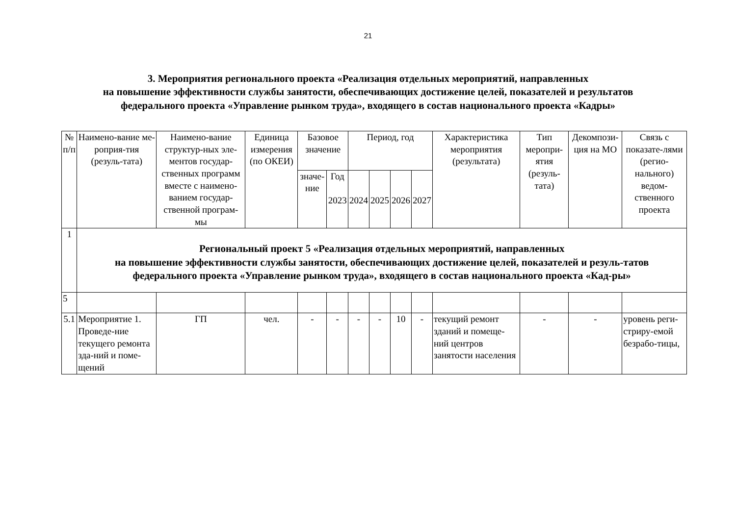21
3. Мероприятия регионального проекта «Реализация отдельных мероприятий, направленных
на повышение эффективности службы занятости, обеспечивающих достижение целей, показателей и результатов
федерального проекта «Управление рынком труда», входящего в состав национального проекта «Кадры»
| № п/п | Наимено-вание ме-роприя-тия (резуль-тата) | Наимено-вание структур-ных эле-ментов государ-ственных программ вместе с наимено-ванием государ-ственной програм-мы | Единица измерения (по ОКЕИ) | Базовое значение | | Период, год | | | | Характеристика мероприятия (результата) | Тип меропри-ятия (резуль-тата) | Декомпози-ция на МО | Связь с показате-лями (регио-нального) ведом-ственного проекта |
| --- | --- | --- | --- | --- | --- | --- | --- | --- | --- | --- | --- | --- | --- |
| | | | | значе-ние | Год 2023 | 2024 | 2025 | 2026 | 2027 | | | | |
| 1 | Региональный проект 5 «Реализация отдельных мероприятий, направленных на повышение эффективности службы занятости, обеспечивающих достижение целей, показателей и резуль-татов федерального проекта «Управление рынком труда», входящего в состав национального проекта «Кад-ры» | | | | | | | | | | | | |
| 5 | | | | | | | | | | | | | |
| 5.1 | Мероприятие 1. Проведе-ние текущего ремонта зда-ний и поме-щений | ГП | чел. | - | - | - | - | 10 | - | текущий ремонт зданий и помеще-ний центров занятости населения | - | - | уровень реги-стриру-емой безрабо-тицы, |